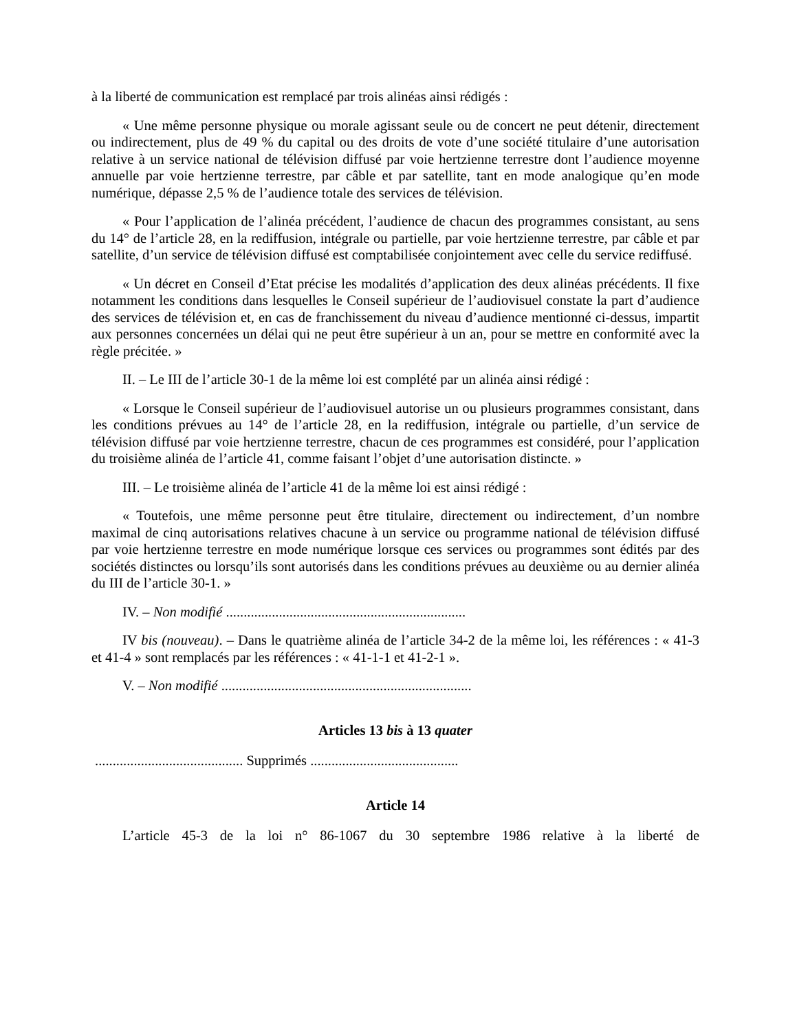à la liberté de communication est remplacé par trois alinéas ainsi rédigés :
« Une même personne physique ou morale agissant seule ou de concert ne peut détenir, directement ou indirectement, plus de 49 % du capital ou des droits de vote d’une société titulaire d’une autorisation relative à un service national de télévision diffusé par voie hertzienne terrestre dont l’audience moyenne annuelle par voie hertzienne terrestre, par câble et par satellite, tant en mode analogique qu’en mode numérique, dépasse 2,5 % de l’audience totale des services de télévision.
« Pour l’application de l’alinéa précédent, l’audience de chacun des programmes consistant, au sens du 14° de l’article 28, en la rediffusion, intégrale ou partielle, par voie hertzienne terrestre, par câble et par satellite, d’un service de télévision diffusé est comptabilisée conjointement avec celle du service rediffusé.
« Un décret en Conseil d’Etat précise les modalités d’application des deux alinéas précédents. Il fixe notamment les conditions dans lesquelles le Conseil supérieur de l’audiovisuel constate la part d’audience des services de télévision et, en cas de franchissement du niveau d’audience mentionné ci-dessus, impartit aux personnes concernées un délai qui ne peut être supérieur à un an, pour se mettre en conformité avec la règle précitée. »
II. – Le III de l’article 30-1 de la même loi est complété par un alinéa ainsi rédigé :
« Lorsque le Conseil supérieur de l’audiovisuel autorise un ou plusieurs programmes consistant, dans les conditions prévues au 14° de l’article 28, en la rediffusion, intégrale ou partielle, d’un service de télévision diffusé par voie hertzienne terrestre, chacun de ces programmes est considéré, pour l’application du troisième alinéa de l’article 41, comme faisant l’objet d’une autorisation distincte. »
III. – Le troisième alinéa de l’article 41 de la même loi est ainsi rédigé :
« Toutefois, une même personne peut être titulaire, directement ou indirectement, d’un nombre maximal de cinq autorisations relatives chacune à un service ou programme national de télévision diffusé par voie hertzienne terrestre en mode numérique lorsque ces services ou programmes sont édités par des sociétés distinctes ou lorsqu’ils sont autorisés dans les conditions prévues au deuxième ou au dernier alinéa du III de l’article 30-1. »
IV. – Non modifié ....................................................................
IV bis (nouveau). – Dans le quatrième alinéa de l’article 34-2 de la même loi, les références : « 41-3 et 41-4 » sont remplacés par les références : « 41-1-1 et 41-2-1 ».
V. – Non modifié .......................................................................
Articles 13 bis à 13 quater
.......................................... Supprimés ..........................................
Article 14
L’article 45-3 de la loi n° 86-1067 du 30 septembre 1986 relative à la liberté de